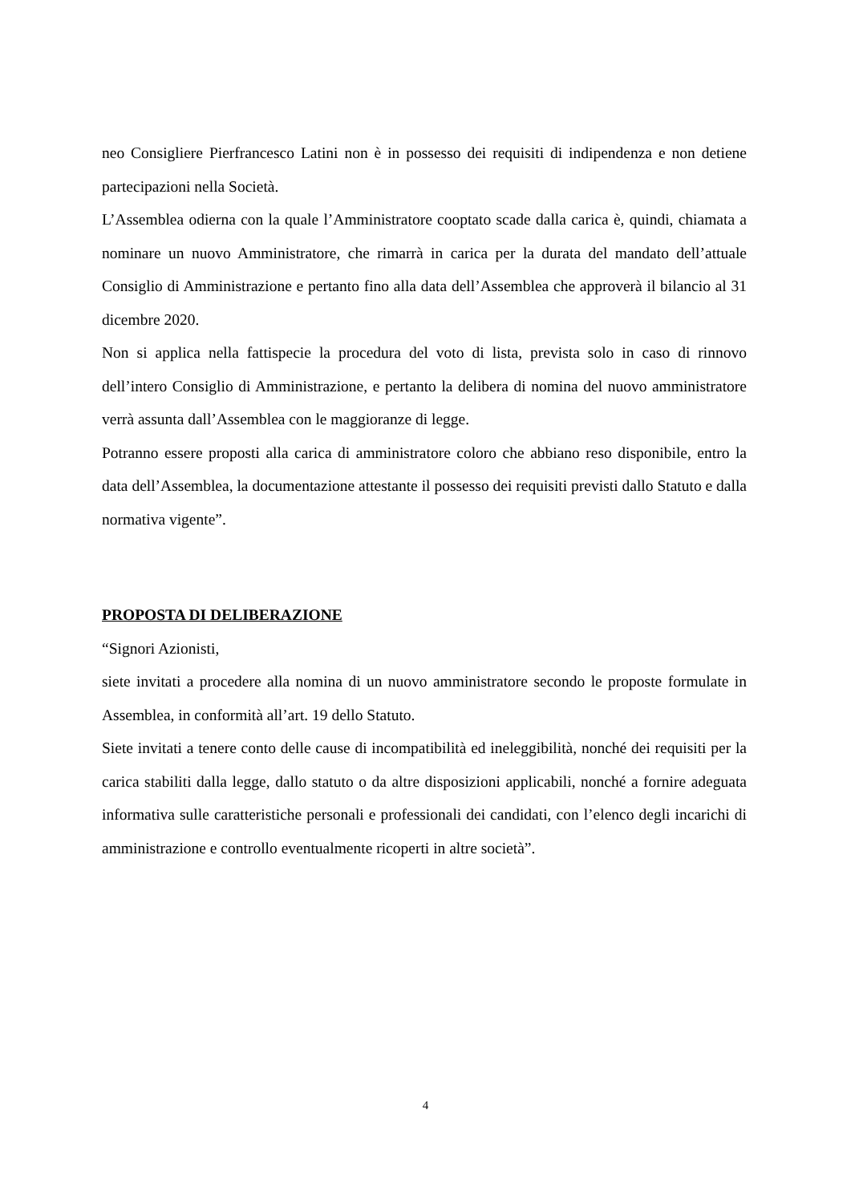neo Consigliere Pierfrancesco Latini non è in possesso dei requisiti di indipendenza e non detiene partecipazioni nella Società.
L’Assemblea odierna con la quale l’Amministratore cooptato scade dalla carica è, quindi, chiamata a nominare un nuovo Amministratore, che rimarrà in carica per la durata del mandato dell’attuale Consiglio di Amministrazione e pertanto fino alla data dell’Assemblea che approverà il bilancio al 31 dicembre 2020.
Non si applica nella fattispecie la procedura del voto di lista, prevista solo in caso di rinnovo dell’intero Consiglio di Amministrazione, e pertanto la delibera di nomina del nuovo amministratore verrà assunta dall’Assemblea con le maggioranze di legge.
Potranno essere proposti alla carica di amministratore coloro che abbiano reso disponibile, entro la data dell’Assemblea, la documentazione attestante il possesso dei requisiti previsti dallo Statuto e dalla normativa vigente”.
PROPOSTA DI DELIBERAZIONE
“Signori Azionisti,
siete invitati a procedere alla nomina di un nuovo amministratore secondo le proposte formulate in Assemblea, in conformità all’art. 19 dello Statuto.
Siete invitati a tenere conto delle cause di incompatibilità ed ineleggibilità, nonché dei requisiti per la carica stabiliti dalla legge, dallo statuto o da altre disposizioni applicabili, nonché a fornire adeguata informativa sulle caratteristiche personali e professionali dei candidati, con l’elenco degli incarichi di amministrazione e controllo eventualmente ricoperti in altre società”.
4